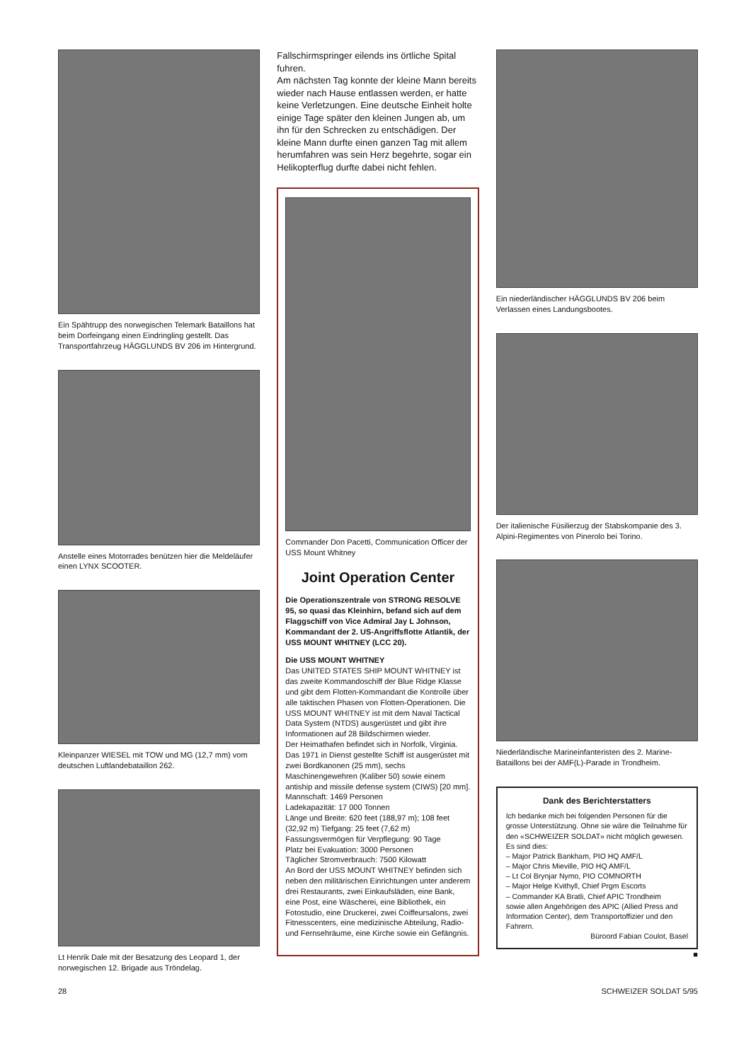Ein Spähtrupp des norwegischen Telemark Bataillons hat beim Dorfeingang einen Eindringling gestellt. Das Transportfahrzeug HÄGGLUNDS BV 206 im Hintergrund.
Anstelle eines Motorrades benützen hier die Meldeläufer einen LYNX SCOOTER.
Kleinpanzer WIESEL mit TOW und MG (12,7 mm) vom deutschen Luftlandebataillon 262.
Lt Henrik Dale mit der Besatzung des Leopard 1, der norwegischen 12. Brigade aus Tröndelag.
Fallschirmspringer eilends ins örtliche Spital fuhren.
Am nächsten Tag konnte der kleine Mann bereits wieder nach Hause entlassen werden, er hatte keine Verletzungen. Eine deutsche Einheit holte einige Tage später den kleinen Jungen ab, um ihn für den Schrecken zu entschädigen. Der kleine Mann durfte einen ganzen Tag mit allem herumfahren was sein Herz begehrte, sogar ein Helikopterflug durfte dabei nicht fehlen.
Commander Don Pacetti, Communication Officer der USS Mount Whitney
Joint Operation Center
Die Operationszentrale von STRONG RESOLVE 95, so quasi das Kleinhirn, befand sich auf dem Flaggschiff von Vice Admiral Jay L Johnson, Kommandant der 2. US-Angriffsflotte Atlantik, der USS MOUNT WHITNEY (LCC 20).
Die USS MOUNT WHITNEY
Das UNITED STATES SHIP MOUNT WHITNEY ist das zweite Kommandoschiff der Blue Ridge Klasse und gibt dem Flotten-Kommandant die Kontrolle über alle taktischen Phasen von Flotten-Operationen. Die USS MOUNT WHITNEY ist mit dem Naval Tactical Data System (NTDS) ausgerüstet und gibt ihre Informationen auf 28 Bildschirmen wieder.
Der Heimathafen befindet sich in Norfolk, Virginia. Das 1971 in Dienst gestellte Schiff ist ausgerüstet mit zwei Bordkanonen (25 mm), sechs Maschinengewehren (Kaliber 50) sowie einem antiship and missile defense system (CIWS) [20 mm].
Mannschaft: 1469 Personen
Ladekapazität: 17 000 Tonnen
Länge und Breite: 620 feet (188,97 m); 108 feet (32,92 m) Tiefgang: 25 feet (7,62 m)
Fassungsvermögen für Verpflegung: 90 Tage
Platz bei Evakuation: 3000 Personen
Täglicher Stromverbrauch: 7500 Kilowatt
An Bord der USS MOUNT WHITNEY befinden sich neben den militärischen Einrichtungen unter anderem drei Restaurants, zwei Einkaufsläden, eine Bank, eine Post, eine Wäscherei, eine Bibliothek, ein Fotostudio, eine Druckerei, zwei Coiffeursalons, zwei Fitnesscenters, eine medizinische Abteilung, Radio- und Fernsehräume, eine Kirche sowie ein Gefängnis.
Ein niederländischer HÄGGLUNDS BV 206 beim Verlassen eines Landungsbootes.
Der italienische Füsilierzug der Stabskompanie des 3. Alpini-Regimentes von Pinerolo bei Torino.
Niederländische Marineinfanteristen des 2. Marine-Bataillons bei der AMF(L)-Parade in Trondheim.
Dank des Berichterstatters
Ich bedanke mich bei folgenden Personen für die grosse Unterstützung. Ohne sie wäre die Teilnahme für den «SCHWEIZER SOLDAT» nicht möglich gewesen. Es sind dies:
– Major Patrick Bankham, PIO HQ AMF/L
– Major Chris Mieville, PIO HQ AMF/L
– Lt Col Brynjar Nymo, PIO COMNORTH
– Major Helge Kvithyll, Chief Prgm Escorts
– Commander KA Bratli, Chief APIC Trondheim
sowie allen Angehörigen des APIC (Allied Press and Information Center), dem Transportoffizier und den Fahrern.
Büroord Fabian Coulot, Basel
■
28 SCHWEIZER SOLDAT 5/95